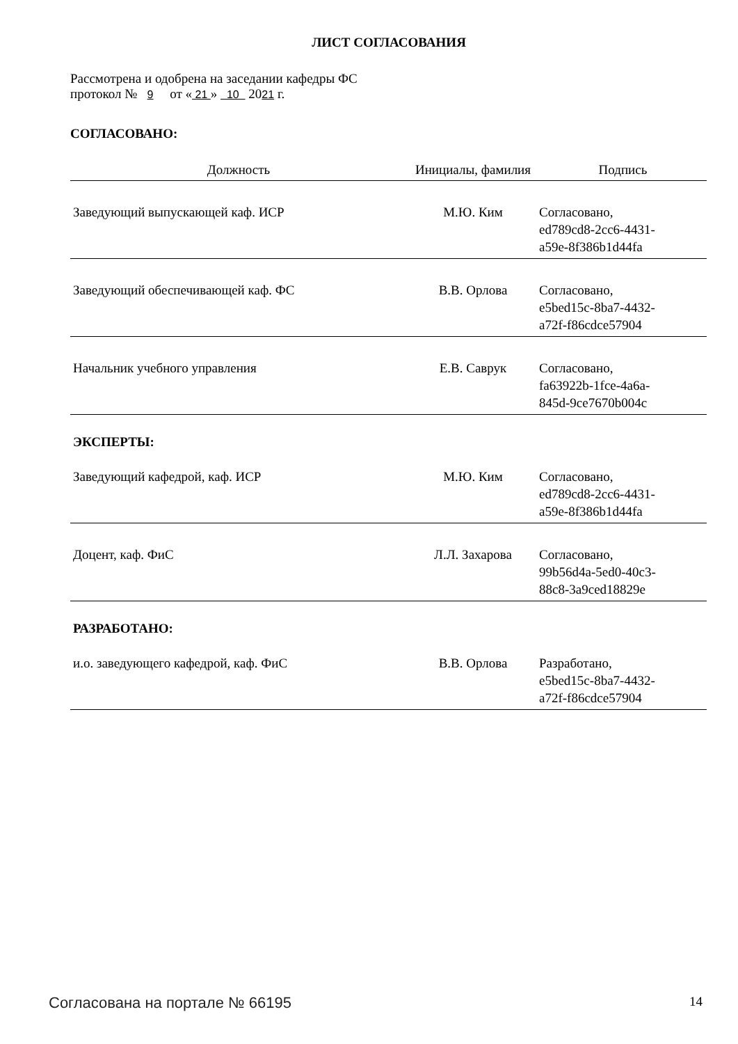ЛИСТ СОГЛАСОВАНИЯ
Рассмотрена и одобрена на заседании кафедры ФС
протокол № 9 от « 21 » 10 2021 г.
СОГЛАСОВАНО:
| Должность | Инициалы, фамилия | Подпись |
| --- | --- | --- |
| Заведующий выпускающей каф. ИСР | М.Ю. Ким | Согласовано, ed789cd8-2cc6-4431- a59e-8f386b1d44fa |
| Заведующий обеспечивающей каф. ФС | В.В. Орлова | Согласовано, e5bed15c-8ba7-4432- a72f-f86cdce57904 |
| Начальник учебного управления | Е.В. Саврук | Согласовано, fa63922b-1fce-4a6a- 845d-9ce7670b004c |
ЭКСПЕРТЫ:
| Заведующий кафедрой, каф. ИСР | М.Ю. Ким | Согласовано, ed789cd8-2cc6-4431- a59e-8f386b1d44fa |
| Доцент, каф. ФиС | Л.Л. Захарова | Согласовано, 99b56d4a-5ed0-40c3- 88c8-3a9ced18829e |
РАЗРАБОТАНО:
| и.о. заведующего кафедрой, каф. ФиС | В.В. Орлова | Разработано, e5bed15c-8ba7-4432- a72f-f86cdce57904 |
Согласована на портале № 66195 14